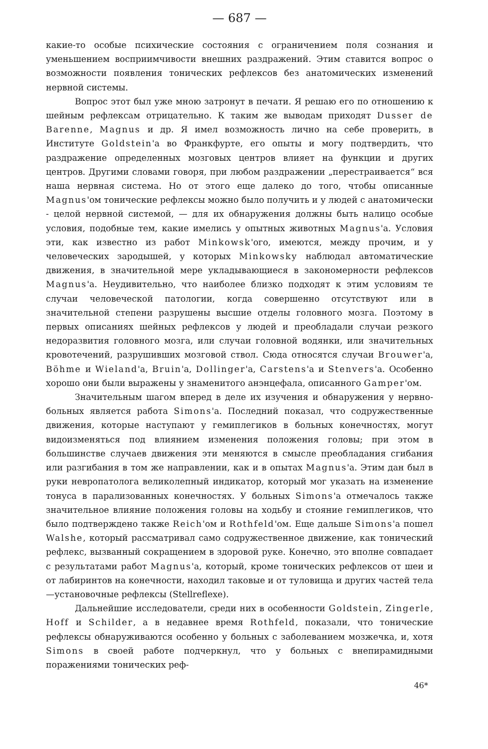— 687 —
какие-то особые психические состояния с ограничением поля сознания и уменьшением восприимчивости внешних раздражений. Этим ставится вопрос о возможности появления тонических рефлексов без анатомических изменений нервной системы.
Вопрос этот был уже мною затронут в печати. Я решаю его по отношению к шейным рефлексам отрицательно. К таким же выводам приходят Dusser de Barenne, Magnus и др. Я имел возможность лично на себе проверить, в Институте Goldstein'а во Франкфурте, его опыты и могу подтвердить, что раздражение определенных мозговых центров влияет на функции и других центров. Другими словами говоря, при любом раздражении „перестраивается“ вся наша нервная система. Но от этого еще далеко до того, чтобы описанные Magnus'ом тонические рефлексы можно было получить и у людей с анатомически - целой нервной системой, — для их обнаружения должны быть налицо особые условия, подобные тем, какие имелись у опытных животных Magnus'а. Условия эти, как известно из работ Minkowsk'ого, имеются, между прочим, и у человеческих зародышей, у которых Minkowsky наблюдал автоматические движения, в значительной мере укладывающиеся в закономерности рефлексов Magnus'а. Неудивительно, что наиболее близко подходят к этим условиям те случаи человеческой патологии, когда совершенно отсутствуют или в значительной степени разрушены высшие отделы головного мозга. Поэтому в первых описаниях шейных рефлексов у людей и преобладали случаи резкого недоразвития головного мозга, или случаи головной водянки, или значительных кровотечений, разрушивших мозговой ствол. Сюда относятся случаи Brouwer'а, Böhme и Wieland'а, Bruin'а, Dollinger'а, Carstens'а и Stenvers'а. Особенно хорошо они были выражены у знаменитого анэнцефала, описанного Gamper'ом.
Значительным шагом вперед в деле их изучения и обнаружения у нервно-больных является работа Simons'а. Последний показал, что содружественные движения, которые наступают у гемиплегиков в больных конечностях, могут видоизменяться под влиянием изменения положения головы; при этом в большинстве случаев движения эти меняются в смысле преобладания сгибания или разгибания в том же направлении, как и в опытах Magnus'а. Этим дан был в руки невропатолога великолепный индикатор, который мог указать на изменение тонуса в парализованных конечностях. У больных Simons'а отмечалось также значительное влияние положения головы на ходьбу и стояние гемиплегиков, что было подтверждено также Reich'ом и Rothfeld'ом. Еще дальше Simons'а пошел Walshe, который рассматривал само содружественное движение, как тонический рефлекс, вызванный сокращением в здоровой руке. Конечно, это вполне совпадает с результатами работ Magnus'а, который, кроме тонических рефлексов от шеи и от лабиринтов на конечности, находил таковые и от туловища и других частей тела —установочные рефлексы (Stellreflexe).
Дальнейшие исследователи, среди них в особенности Goldstein, Zingerle, Hoff и Schilder, а в недавнее время Rothfeld, показали, что тонические рефлексы обнаруживаются особенно у больных с заболеванием мозжечка, и, хотя Simons в своей работе подчеркнул, что у больных с внепирамидными поражениями тонических реф-
46*